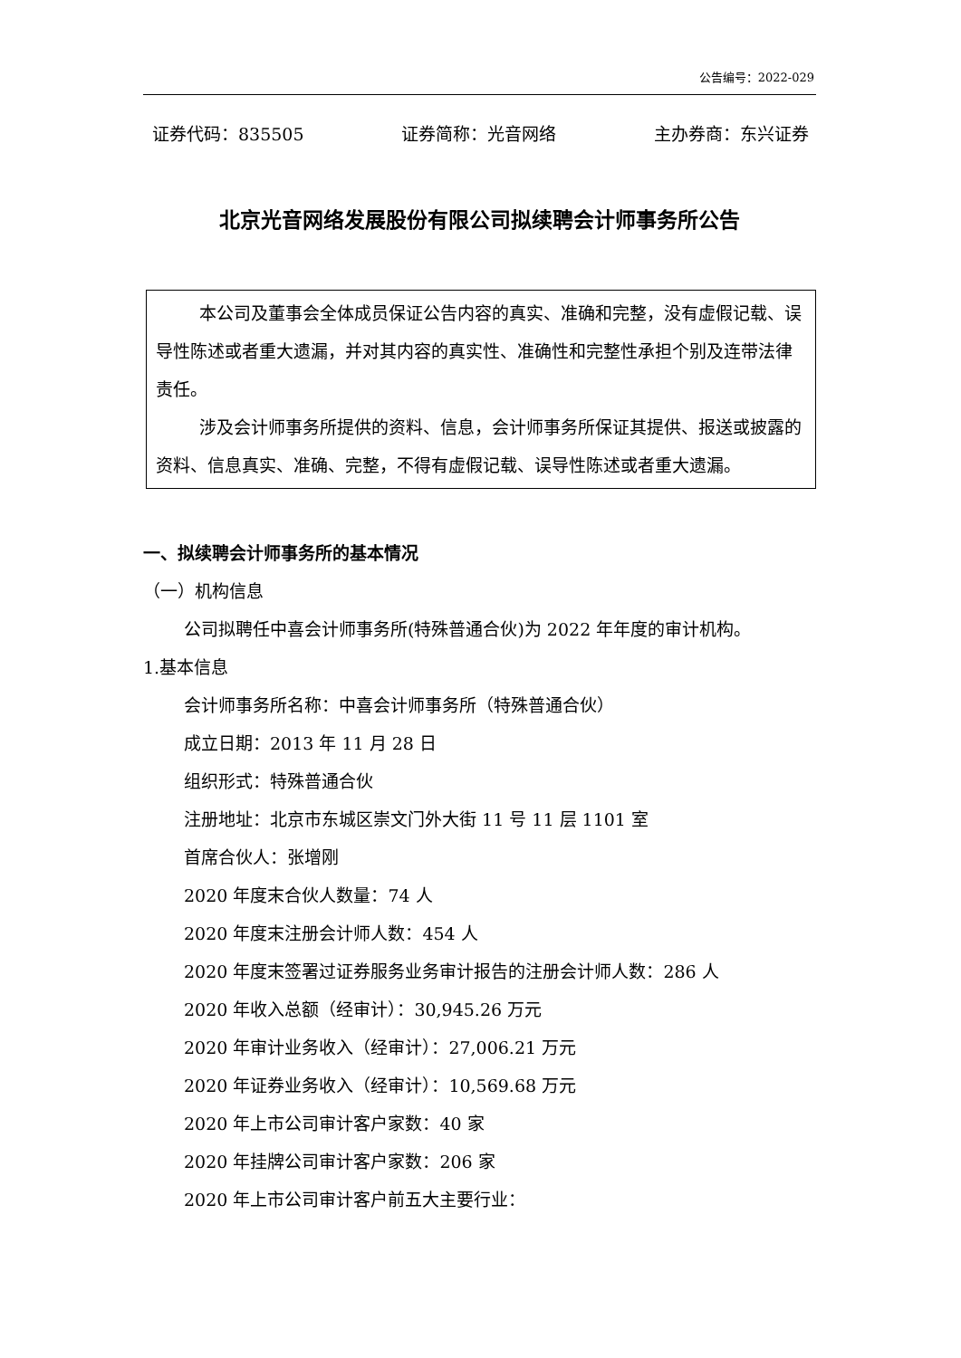公告编号：2022-029
证券代码：835505 证券简称：光音网络 主办券商：东兴证券
北京光音网络发展股份有限公司拟续聘会计师事务所公告
本公司及董事会全体成员保证公告内容的真实、准确和完整，没有虚假记载、误导性陈述或者重大遗漏，并对其内容的真实性、准确性和完整性承担个别及连带法律责任。
涉及会计师事务所提供的资料、信息，会计师事务所保证其提供、报送或披露的资料、信息真实、准确、完整，不得有虚假记载、误导性陈述或者重大遗漏。
一、拟续聘会计师事务所的基本情况
（一）机构信息
公司拟聘任中喜会计师事务所(特殊普通合伙)为 2022 年年度的审计机构。
1.基本信息
会计师事务所名称：中喜会计师事务所（特殊普通合伙）
成立日期：2013 年 11 月 28 日
组织形式：特殊普通合伙
注册地址：北京市东城区崇文门外大街 11 号 11 层 1101 室
首席合伙人：张增刚
2020 年度末合伙人数量：74 人
2020 年度末注册会计师人数：454 人
2020 年度末签署过证券服务业务审计报告的注册会计师人数：286 人
2020 年收入总额（经审计）：30,945.26 万元
2020 年审计业务收入（经审计）：27,006.21 万元
2020 年证券业务收入（经审计）：10,569.68 万元
2020 年上市公司审计客户家数：40 家
2020 年挂牌公司审计客户家数：206 家
2020 年上市公司审计客户前五大主要行业：